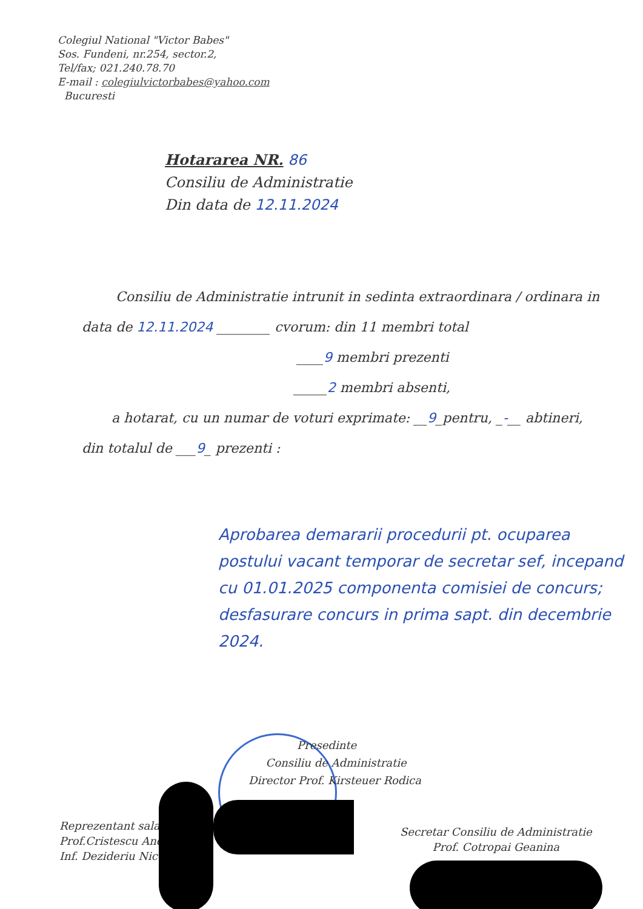Colegiul National "Victor Babes"
Sos. Fundeni, nr.254, sector.2,
Tel/fax; 021.240.78.70
E-mail : colegiulvictorbabes@yahoo.com
Bucuresti
Hotararea NR. 86
Consiliu de Administratie
Din data de 12.11.2024
Consiliu de Administratie intrunit in sedinta extraordinara / ordinara in
data de 12.11.2024 ________ cvorum: din 11 membri total
____9 membri prezenti
_____2 membri absenti,
a hotarat, cu un numar de voturi exprimate: __9_pentru, _-__ abtineri,
din totalul de ___9_ prezenti :
Aprobarea demararii procedurii pt. ocuparea postului vacant temporar de secretar sef, incepand cu 01.01.2025 componenta comisiei de concurs; desfasurare concurs in prima sapt. din decembrie 2024.
Presedinte
Consiliu de Administratie
Director Prof. Kirsteuer Rodica
Reprezentant salari
Prof.Cristescu Andi
Inf. Dezideriu Nico
Secretar Consiliu de Administratie
Prof. Cotropai Geanina